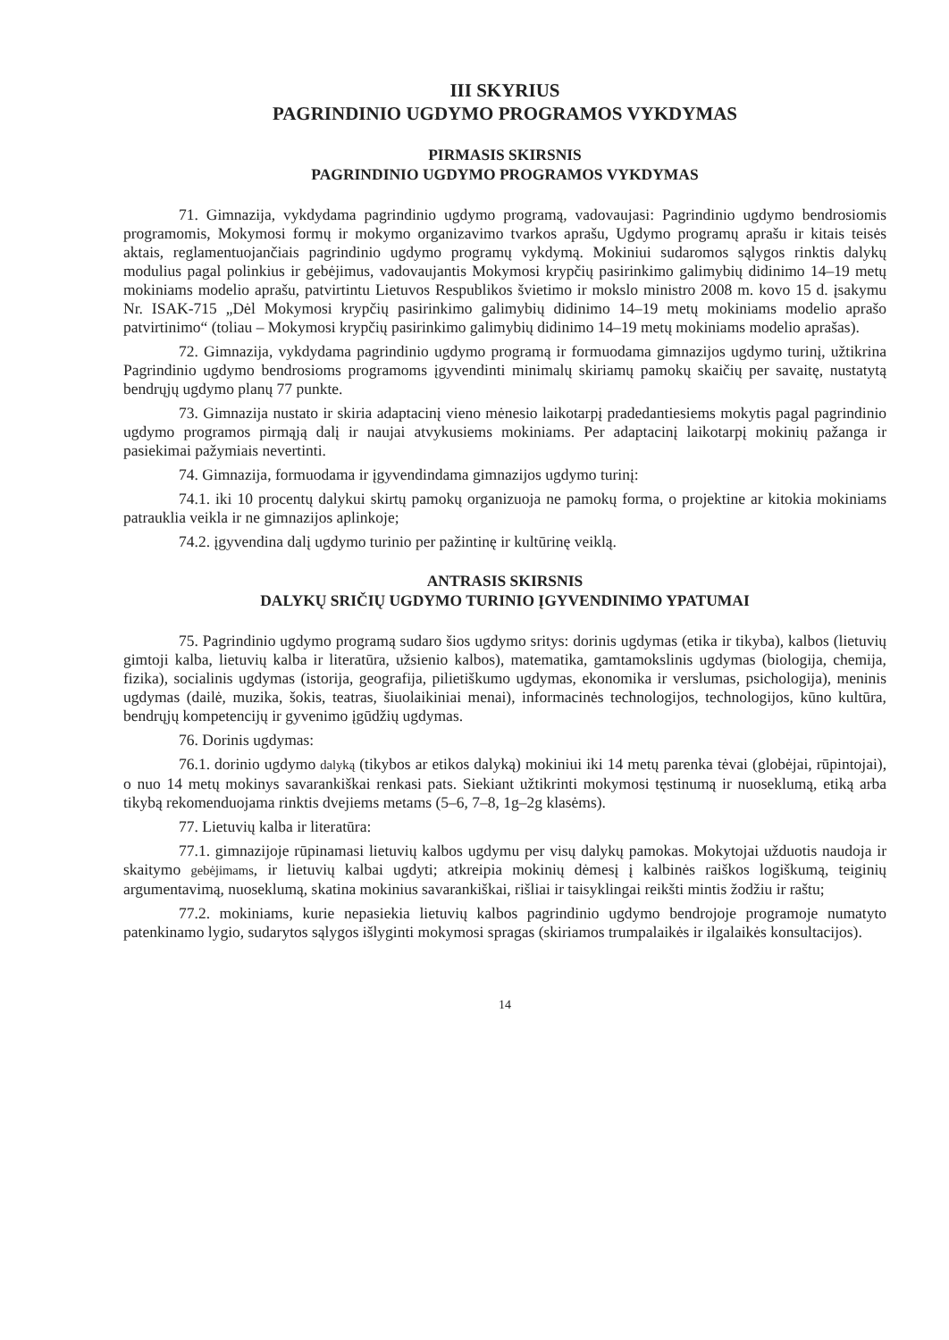III SKYRIUS
PAGRINDINIO UGDYMO PROGRAMOS VYKDYMAS
PIRMASIS SKIRSNIS
PAGRINDINIO UGDYMO PROGRAMOS VYKDYMAS
71. Gimnazija, vykdydama pagrindinio ugdymo programą, vadovaujasi: Pagrindinio ugdymo bendrosiomis programomis, Mokymosi formų ir mokymo organizavimo tvarkos aprašu, Ugdymo programų aprašu ir kitais teisės aktais, reglamentuojančiais pagrindinio ugdymo programų vykdymą. Mokiniui sudaromos sąlygos rinktis dalykų modulius pagal polinkius ir gebėjimus, vadovaujantis Mokymosi krypčių pasirinkimo galimybių didinimo 14–19 metų mokiniams modelio aprašu, patvirtintu Lietuvos Respublikos švietimo ir mokslo ministro 2008 m. kovo 15 d. įsakymu Nr. ISAK-715 „Dėl Mokymosi krypčių pasirinkimo galimybių didinimo 14–19 metų mokiniams modelio aprašo patvirtinimo“ (toliau – Mokymosi krypčių pasirinkimo galimybių didinimo 14–19 metų mokiniams modelio aprašas).
72. Gimnazija, vykdydama pagrindinio ugdymo programą ir formuodama gimnazijos ugdymo turinį, užtikrina Pagrindinio ugdymo bendrosioms programoms įgyvendinti minimalų skiriamų pamokų skaičių per savaitę, nustatytą bendrųjų ugdymo planų 77 punkte.
73. Gimnazija nustato ir skiria adaptacinį vieno mėnesio laikotarpį pradedantiesiems mokytis pagal pagrindinio ugdymo programos pirmąją dalį ir naujai atvykusiems mokiniams. Per adaptacinį laikotarpį mokinių pažanga ir pasiekimai pažymiais nevertinti.
74. Gimnazija, formuodama ir įgyvendindama gimnazijos ugdymo turinį:
74.1. iki 10 procentų dalykui skirtų pamokų organizuoja ne pamokų forma, o projektine ar kitokia mokiniams patrauklia veikla ir ne gimnazijos aplinkoje;
74.2. įgyvendina dalį ugdymo turinio per pažintinę ir kultūrinę veiklą.
ANTRASIS SKIRSNIS
DALYKŲ SRIČIŲ UGDYMO TURINIO ĮGYVENDINIMO YPATUMAI
75. Pagrindinio ugdymo programą sudaro šios ugdymo sritys: dorinis ugdymas (etika ir tikyba), kalbos (lietuvių gimtoji kalba, lietuvių kalba ir literatūra, užsienio kalbos), matematika, gamtamokslinis ugdymas (biologija, chemija, fizika), socialinis ugdymas (istorija, geografija, pilietiškumo ugdymas, ekonomika ir verslumas, psichologija), meninis ugdymas (dailė, muzika, šokis, teatras, šiuolaikiniai menai), informacinės technologijos, technologijos, kūno kultūra, bendrųjų kompetencijų ir gyvenimo įgūdžių ugdymas.
76. Dorinis ugdymas:
76.1. dorinio ugdymo dalyką (tikybos ar etikos dalyką) mokiniui iki 14 metų parenka tėvai (globėjai, rūpintojai), o nuo 14 metų mokinys savarankiškai renkasi pats. Siekiant užtikrinti mokymosi tęstinumą ir nuoseklumą, etiką arba tikybą rekomenduojama rinktis dvejiems metams (5–6, 7–8, 1g–2g klasėms).
77. Lietuvių kalba ir literatūra:
77.1. gimnazijoje rūpinamasi lietuvių kalbos ugdymu per visų dalykų pamokas. Mokytojai užduotis naudoja ir skaitymo gebėjimams, ir lietuvių kalbai ugdyti; atkreipia mokinių dėmesį į kalbinės raiškos logiškumą, teiginių argumentavimą, nuoseklumą, skatina mokinius savarankiškai, rišliai ir taisyklingai reikšti mintis žodžiu ir raštu;
77.2. mokiniams, kurie nepasiekia lietuvių kalbos pagrindinio ugdymo bendrojoje programoje numatyto patenkinamo lygio, sudarytos sąlygos išlyginti mokymosi spragas (skiriamos trumpalaikės ir ilgalaikės konsultacijos).
14